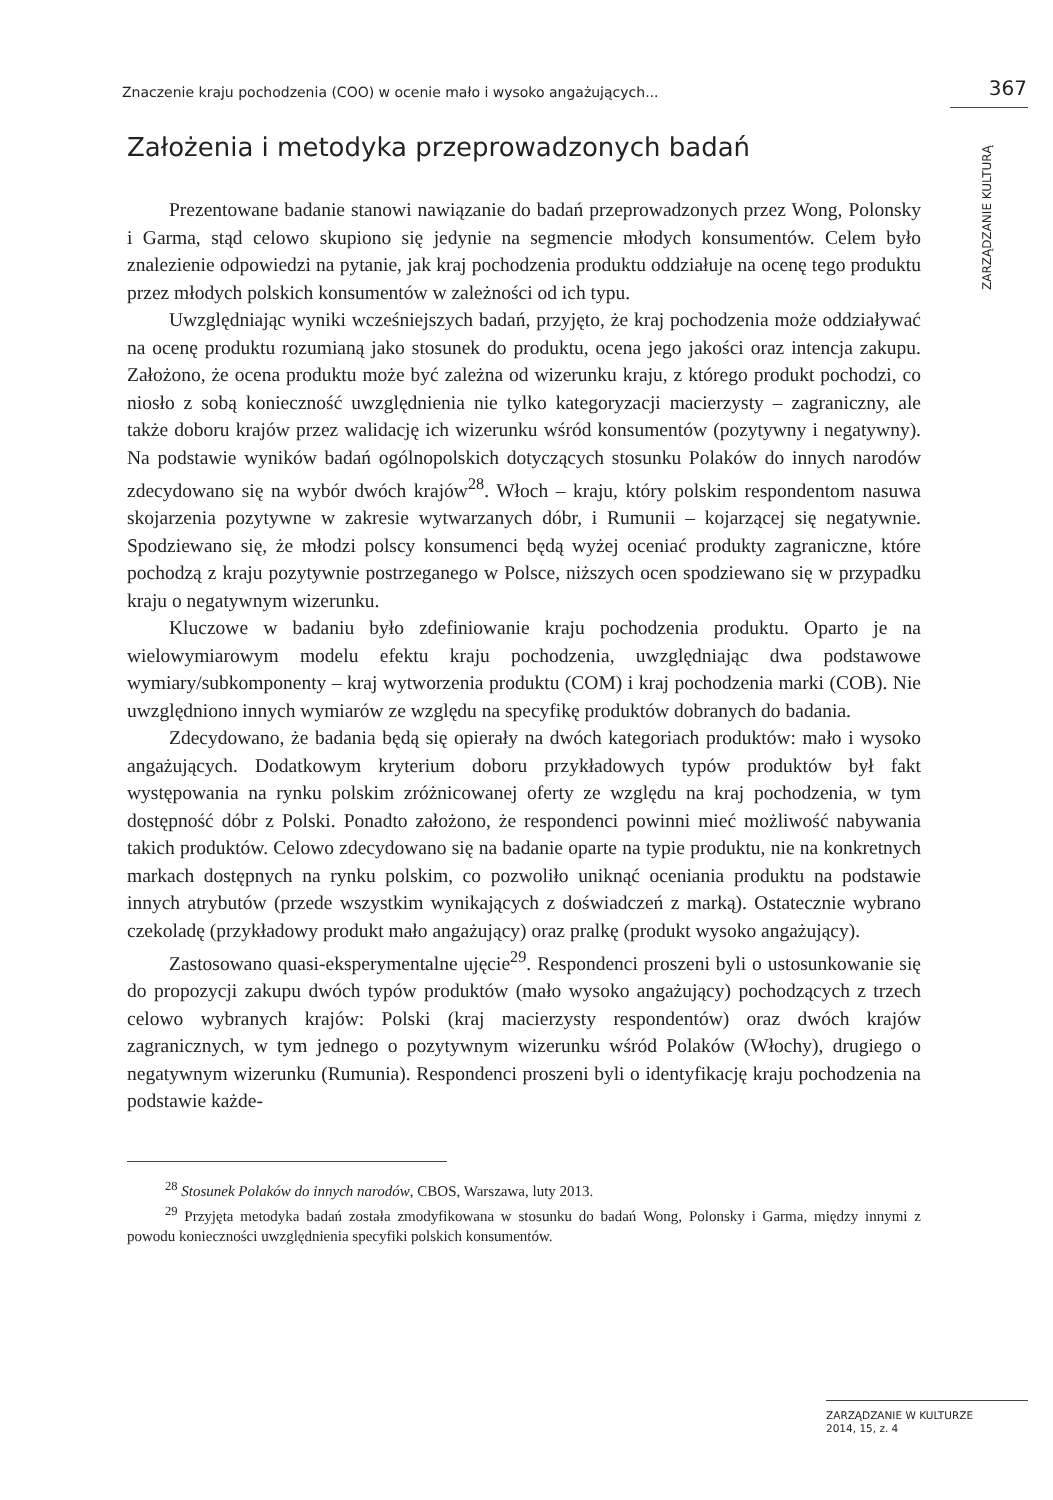Znaczenie kraju pochodzenia (COO) w ocenie mało i wysoko angażujących... 367
ZARZĄDZANIE KULTURĄ
Założenia i metodyka przeprowadzonych badań
Prezentowane badanie stanowi nawiązanie do badań przeprowadzonych przez Wong, Polonsky i Garma, stąd celowo skupiono się jedynie na segmencie młodych konsumentów. Celem było znalezienie odpowiedzi na pytanie, jak kraj pochodzenia produktu oddziałuje na ocenę tego produktu przez młodych polskich konsumentów w zależności od ich typu.
Uwzględniając wyniki wcześniejszych badań, przyjęto, że kraj pochodzenia może oddziaływać na ocenę produktu rozumianą jako stosunek do produktu, ocena jego jakości oraz intencja zakupu. Założono, że ocena produktu może być zależna od wizerunku kraju, z którego produkt pochodzi, co niosło z sobą konieczność uwzględnienia nie tylko kategoryzacji macierzysty – zagraniczny, ale także doboru krajów przez walidację ich wizerunku wśród konsumentów (pozytywny i negatywny). Na podstawie wyników badań ogólnopolskich dotyczących stosunku Polaków do innych narodów zdecydowano się na wybór dwóch krajów<sup>28</sup>. Włoch – kraju, który polskim respondentom nasuwa skojarzenia pozytywne w zakresie wytwarzanych dóbr, i Rumunii – kojarzącej się negatywnie. Spodziewano się, że młodzi polscy konsumenci będą wyżej oceniać produkty zagraniczne, które pochodzą z kraju pozytywnie postrzeganego w Polsce, niższych ocen spodziewano się w przypadku kraju o negatywnym wizerunku.
Kluczowe w badaniu było zdefiniowanie kraju pochodzenia produktu. Oparto je na wielowymiarowym modelu efektu kraju pochodzenia, uwzględniając dwa podstawowe wymiary/subkomponenty – kraj wytworzenia produktu (COM) i kraj pochodzenia marki (COB). Nie uwzględniono innych wymiarów ze względu na specyfikę produktów dobranych do badania.
Zdecydowano, że badania będą się opierały na dwóch kategoriach produktów: mało i wysoko angażujących. Dodatkowym kryterium doboru przykładowych typów produktów był fakt występowania na rynku polskim zróżnicowanej oferty ze względu na kraj pochodzenia, w tym dostępność dóbr z Polski. Ponadto założono, że respondenci powinni mieć możliwość nabywania takich produktów. Celowo zdecydowano się na badanie oparte na typie produktu, nie na konkretnych markach dostępnych na rynku polskim, co pozwoliło uniknąć oceniania produktu na podstawie innych atrybutów (przede wszystkim wynikających z doświadczeń z marką). Ostatecznie wybrano czekoladę (przykładowy produkt mało angażujący) oraz pralkę (produkt wysoko angażujący).
Zastosowano quasi-eksperymentalne ujęcie<sup>29</sup>. Respondenci proszeni byli o ustosunkowanie się do propozycji zakupu dwóch typów produktów (mało wysoko angażujący) pochodzących z trzech celowo wybranych krajów: Polski (kraj macierzysty respondentów) oraz dwóch krajów zagranicznych, w tym jednego o pozytywnym wizerunku wśród Polaków (Włochy), drugiego o negatywnym wizerunku (Rumunia). Respondenci proszeni byli o identyfikację kraju pochodzenia na podstawie każde-
<sup>28</sup> Stosunek Polaków do innych narodów, CBOS, Warszawa, luty 2013.
<sup>29</sup> Przyjęta metodyka badań została zmodyfikowana w stosunku do badań Wong, Polonsky i Garma, między innymi z powodu konieczności uwzględnienia specyfiki polskich konsumentów.
ZARZĄDZANIE W KULTURZE
2014, 15, z. 4